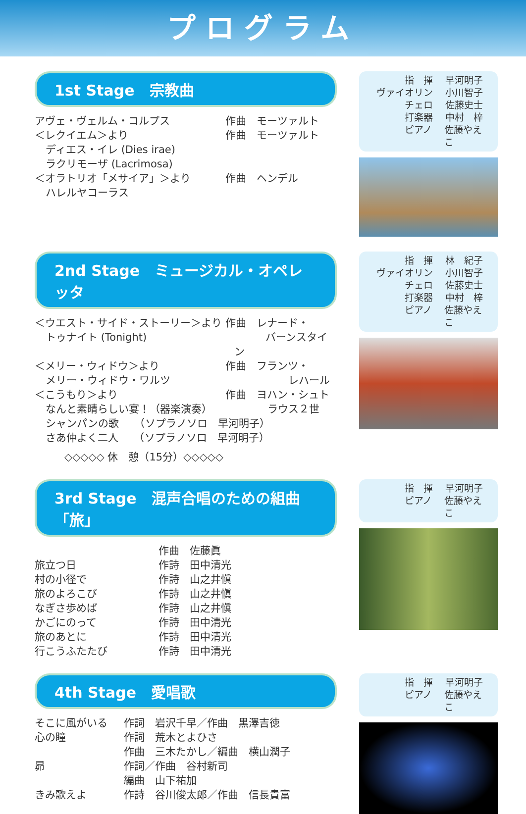プログラム
1st Stage　宗教曲
アヴェ・ヴェルム・コルプス 作曲　モーツァルト
＜レクイエム＞より 作曲　モーツァルト
ディエス・イレ (Dies irae)
ラクリモーザ (Lacrimosa)
＜オラトリオ「メサイア」＞より 作曲　ヘンデル
ハレルヤコーラス
指　揮 早河明子
ヴァイオリン 小川智子
チェロ 佐藤史士
打楽器 中村　梓
ピアノ 佐藤やえこ
2nd Stage　ミュージカル・オペレッタ
＜ウエスト・サイド・ストーリー＞より 作曲　レナード・
トゥナイト (Tonight)　　　バーンスタイン
＜メリー・ウィドウ＞より 作曲　フランツ・
メリー・ウィドウ・ワルツ　　　　　レハール
＜こうもり＞より 作曲　ヨハン・シュト
なんと素晴らしい宴！（器楽演奏）　　　ラウス２世
シャンパンの歌　　（ソプラノソロ　早河明子）
さあ仲よく二人　　（ソプラノソロ　早河明子）
◇◇◇◇◇ 休　憩（15分）◇◇◇◇◇
指　揮 林　紀子
ヴァイオリン 小川智子
チェロ 佐藤史士
打楽器 中村　梓
ピアノ 佐藤やえこ
3rd Stage　混声合唱のための組曲「旅」
作曲　佐藤眞
旅立つ日 作詩　田中清光
村の小径で 作詩　山之井愼
旅のよろこび 作詩　山之井愼
なぎさ歩めば 作詩　山之井愼
かごにのって 作詩　田中清光
旅のあとに 作詩　田中清光
行こうふたたび 作詩　田中清光
指　揮 早河明子
ピアノ 佐藤やえこ
4th Stage　愛唱歌
そこに風がいる 作詞　岩沢千早／作曲　黒澤吉徳
心の瞳 作詞　荒木とよひさ
作曲　三木たかし／編曲　横山潤子
昴 作詞／作曲　谷村新司
編曲　山下祐加
きみ歌えよ 作詩　谷川俊太郎／作曲　信長貴富
指　揮 早河明子
ピアノ 佐藤やえこ